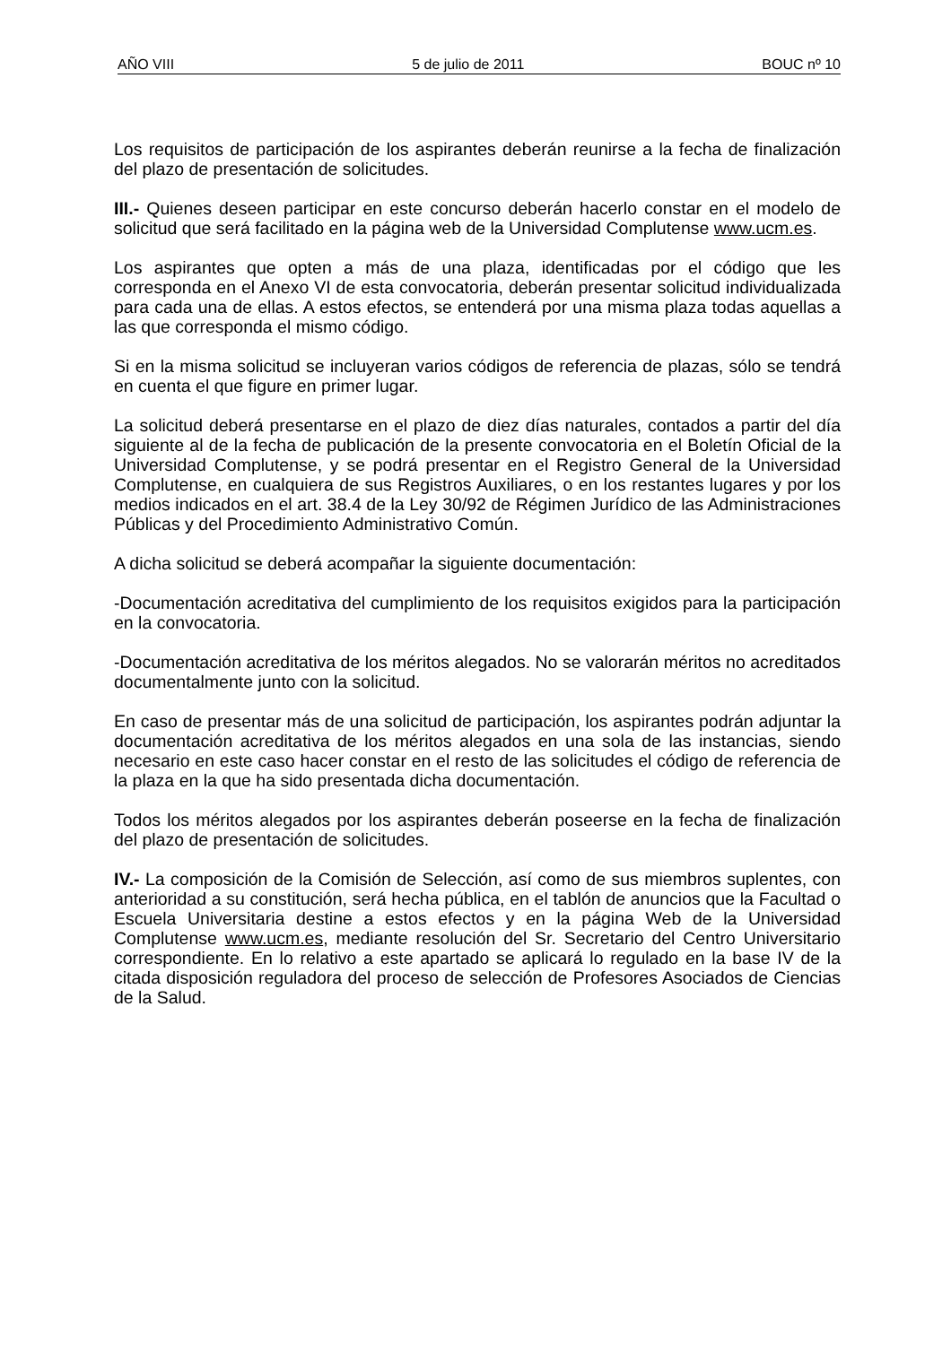AÑO VIII 5 de julio de 2011 BOUC nº 10
Los requisitos de participación de los aspirantes deberán reunirse a la fecha de finalización del plazo de presentación de solicitudes.
III.- Quienes deseen participar en este concurso deberán hacerlo constar en el modelo de solicitud que será facilitado en la página web de la Universidad Complutense www.ucm.es.
Los aspirantes que opten a más de una plaza, identificadas por el código que les corresponda en el Anexo VI de esta convocatoria, deberán presentar solicitud individualizada para cada una de ellas. A estos efectos, se entenderá por una misma plaza todas aquellas a las que corresponda el mismo código.
Si en la misma solicitud se incluyeran varios códigos de referencia de plazas, sólo se tendrá en cuenta el que figure en primer lugar.
La solicitud deberá presentarse en el plazo de diez días naturales, contados a partir del día siguiente al de la fecha de publicación de la presente convocatoria en el Boletín Oficial de la Universidad Complutense, y se podrá presentar en el Registro General de la Universidad Complutense, en cualquiera de sus Registros Auxiliares, o en los restantes lugares y por los medios indicados en el art. 38.4 de la Ley 30/92 de Régimen Jurídico de las Administraciones Públicas y del Procedimiento Administrativo Común.
A dicha solicitud se deberá acompañar la siguiente documentación:
-Documentación acreditativa del cumplimiento de los requisitos exigidos para la participación en la convocatoria.
-Documentación acreditativa de los méritos alegados. No se valorarán méritos no acreditados documentalmente junto con la solicitud.
En caso de presentar más de una solicitud de participación, los aspirantes podrán adjuntar la documentación acreditativa de los méritos alegados en una sola de las instancias, siendo necesario en este caso hacer constar en el resto de las solicitudes el código de referencia de la plaza en la que ha sido presentada dicha documentación.
Todos los méritos alegados por los aspirantes deberán poseerse en la fecha de finalización del plazo de presentación de solicitudes.
IV.- La composición de la Comisión de Selección, así como de sus miembros suplentes, con anterioridad a su constitución, será hecha pública, en el tablón de anuncios que la Facultad o Escuela Universitaria destine a estos efectos y en la página Web de la Universidad Complutense www.ucm.es, mediante resolución del Sr. Secretario del Centro Universitario correspondiente. En lo relativo a este apartado se aplicará lo regulado en la base IV de la citada disposición reguladora del proceso de selección de Profesores Asociados de Ciencias de la Salud.